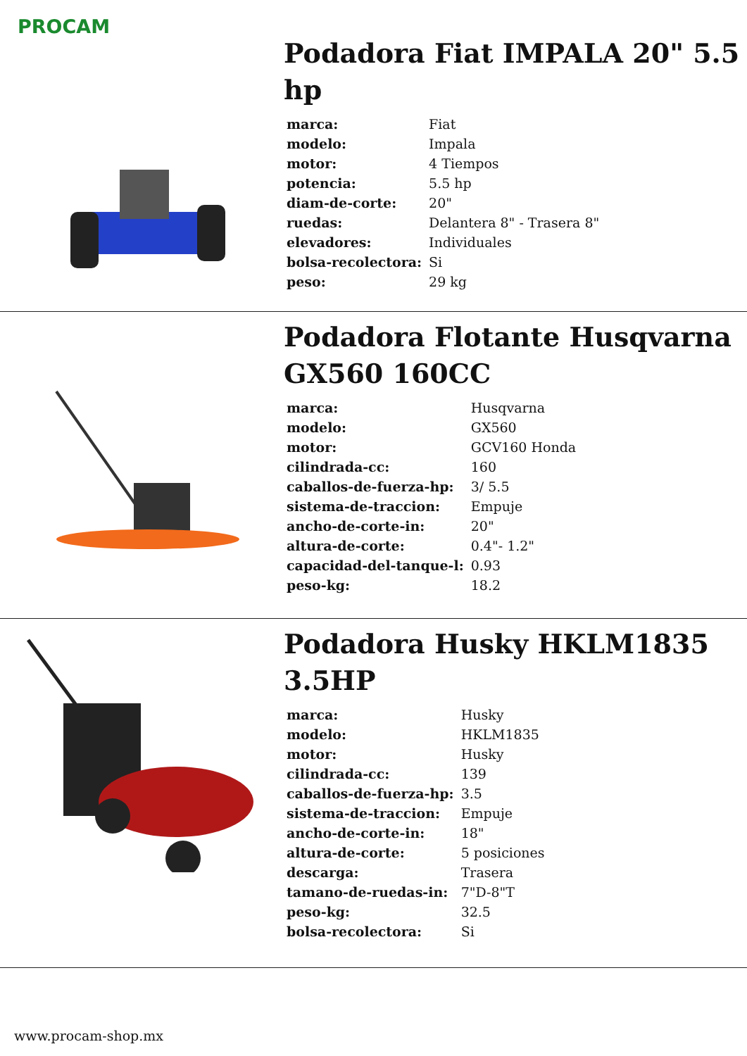PROCAM
Podadora Fiat IMPALA 20" 5.5 hp
| marca: | Fiat |
| modelo: | Impala |
| motor: | 4 Tiempos |
| potencia: | 5.5 hp |
| diam-de-corte: | 20" |
| ruedas: | Delantera 8" - Trasera 8" |
| elevadores: | Individuales |
| bolsa-recolectora: | Si |
| peso: | 29 kg |
Podadora Flotante Husqvarna GX560 160CC
| marca: | Husqvarna |
| modelo: | GX560 |
| motor: | GCV160 Honda |
| cilindrada-cc: | 160 |
| caballos-de-fuerza-hp: | 3/ 5.5 |
| sistema-de-traccion: | Empuje |
| ancho-de-corte-in: | 20" |
| altura-de-corte: | 0.4"- 1.2" |
| capacidad-del-tanque-l: | 0.93 |
| peso-kg: | 18.2 |
Podadora Husky HKLM1835 3.5HP
| marca: | Husky |
| modelo: | HKLM1835 |
| motor: | Husky |
| cilindrada-cc: | 139 |
| caballos-de-fuerza-hp: | 3.5 |
| sistema-de-traccion: | Empuje |
| ancho-de-corte-in: | 18" |
| altura-de-corte: | 5 posiciones |
| descarga: | Trasera |
| tamano-de-ruedas-in: | 7"D-8"T |
| peso-kg: | 32.5 |
| bolsa-recolectora: | Si |
www.procam-shop.mx